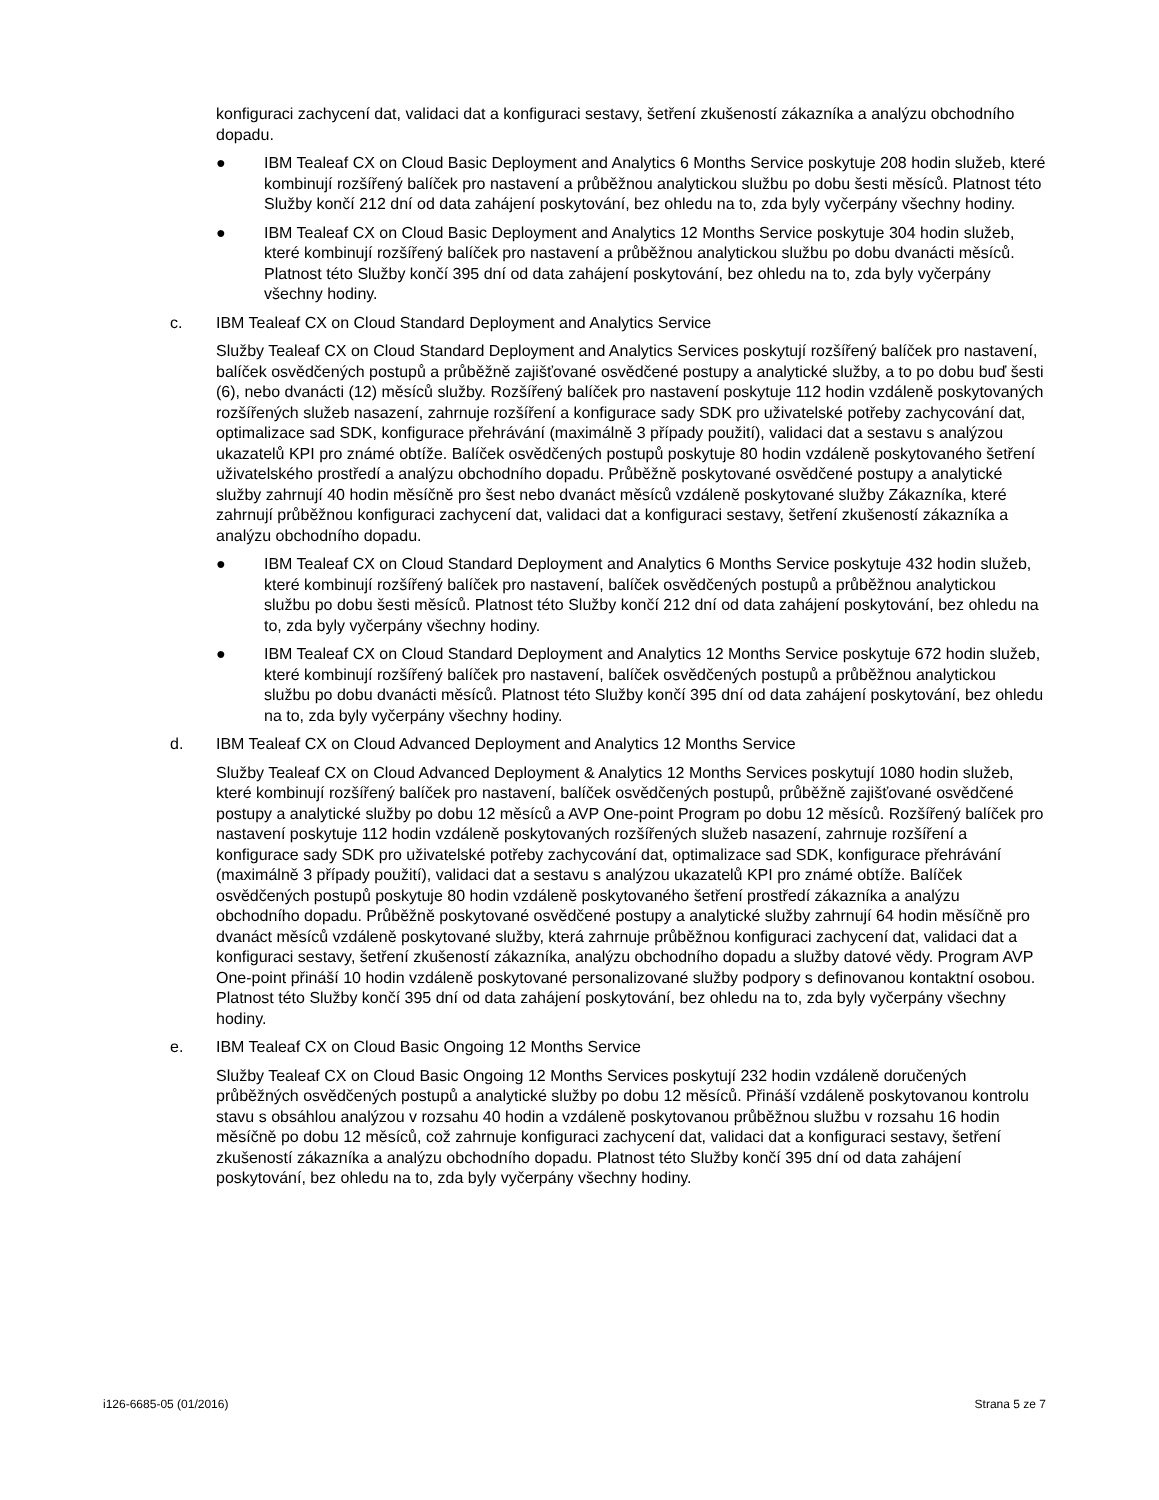konfiguraci zachycení dat, validaci dat a konfiguraci sestavy, šetření zkušeností zákazníka a analýzu obchodního dopadu.
● IBM Tealeaf CX on Cloud Basic Deployment and Analytics 6 Months Service poskytuje 208 hodin služeb, které kombinují rozšířený balíček pro nastavení a průběžnou analytickou službu po dobu šesti měsíců. Platnost této Služby končí 212 dní od data zahájení poskytování, bez ohledu na to, zda byly vyčerpány všechny hodiny.
● IBM Tealeaf CX on Cloud Basic Deployment and Analytics 12 Months Service poskytuje 304 hodin služeb, které kombinují rozšířený balíček pro nastavení a průběžnou analytickou službu po dobu dvanácti měsíců. Platnost této Služby končí 395 dní od data zahájení poskytování, bez ohledu na to, zda byly vyčerpány všechny hodiny.
c. IBM Tealeaf CX on Cloud Standard Deployment and Analytics Service
Služby Tealeaf CX on Cloud Standard Deployment and Analytics Services poskytují rozšířený balíček pro nastavení, balíček osvědčených postupů a průběžně zajišťované osvědčené postupy a analytické služby, a to po dobu buď šesti (6), nebo dvanácti (12) měsíců služby. Rozšířený balíček pro nastavení poskytuje 112 hodin vzdáleně poskytovaných rozšířených služeb nasazení, zahrnuje rozšíření a konfigurace sady SDK pro uživatelské potřeby zachycování dat, optimalizace sad SDK, konfigurace přehrávání (maximálně 3 případy použití), validaci dat a sestavu s analýzou ukazatelů KPI pro známé obtíže. Balíček osvědčených postupů poskytuje 80 hodin vzdáleně poskytovaného šetření uživatelského prostředí a analýzu obchodního dopadu. Průběžně poskytované osvědčené postupy a analytické služby zahrnují 40 hodin měsíčně pro šest nebo dvanáct měsíců vzdáleně poskytované služby Zákazníka, které zahrnují průběžnou konfiguraci zachycení dat, validaci dat a konfiguraci sestavy, šetření zkušeností zákazníka a analýzu obchodního dopadu.
● IBM Tealeaf CX on Cloud Standard Deployment and Analytics 6 Months Service poskytuje 432 hodin služeb, které kombinují rozšířený balíček pro nastavení, balíček osvědčených postupů a průběžnou analytickou službu po dobu šesti měsíců. Platnost této Služby končí 212 dní od data zahájení poskytování, bez ohledu na to, zda byly vyčerpány všechny hodiny.
● IBM Tealeaf CX on Cloud Standard Deployment and Analytics 12 Months Service poskytuje 672 hodin služeb, které kombinují rozšířený balíček pro nastavení, balíček osvědčených postupů a průběžnou analytickou službu po dobu dvanácti měsíců. Platnost této Služby končí 395 dní od data zahájení poskytování, bez ohledu na to, zda byly vyčerpány všechny hodiny.
d. IBM Tealeaf CX on Cloud Advanced Deployment and Analytics 12 Months Service
Služby Tealeaf CX on Cloud Advanced Deployment & Analytics 12 Months Services poskytují 1080 hodin služeb, které kombinují rozšířený balíček pro nastavení, balíček osvědčených postupů, průběžně zajišťované osvědčené postupy a analytické služby po dobu 12 měsíců a AVP One-point Program po dobu 12 měsíců. Rozšířený balíček pro nastavení poskytuje 112 hodin vzdáleně poskytovaných rozšířených služeb nasazení, zahrnuje rozšíření a konfigurace sady SDK pro uživatelské potřeby zachycování dat, optimalizace sad SDK, konfigurace přehrávání (maximálně 3 případy použití), validaci dat a sestavu s analýzou ukazatelů KPI pro známé obtíže. Balíček osvědčených postupů poskytuje 80 hodin vzdáleně poskytovaného šetření prostředí zákazníka a analýzu obchodního dopadu. Průběžně poskytované osvědčené postupy a analytické služby zahrnují 64 hodin měsíčně pro dvanáct měsíců vzdáleně poskytované služby, která zahrnuje průběžnou konfiguraci zachycení dat, validaci dat a konfiguraci sestavy, šetření zkušeností zákazníka, analýzu obchodního dopadu a služby datové vědy. Program AVP One-point přináší 10 hodin vzdáleně poskytované personalizované služby podpory s definovanou kontaktní osobou. Platnost této Služby končí 395 dní od data zahájení poskytování, bez ohledu na to, zda byly vyčerpány všechny hodiny.
e. IBM Tealeaf CX on Cloud Basic Ongoing 12 Months Service
Služby Tealeaf CX on Cloud Basic Ongoing 12 Months Services poskytují 232 hodin vzdáleně doručených průběžných osvědčených postupů a analytické služby po dobu 12 měsíců. Přináší vzdáleně poskytovanou kontrolu stavu s obsáhlou analýzou v rozsahu 40 hodin a vzdáleně poskytovanou průběžnou službu v rozsahu 16 hodin měsíčně po dobu 12 měsíců, což zahrnuje konfiguraci zachycení dat, validaci dat a konfiguraci sestavy, šetření zkušeností zákazníka a analýzu obchodního dopadu. Platnost této Služby končí 395 dní od data zahájení poskytování, bez ohledu na to, zda byly vyčerpány všechny hodiny.
i126-6685-05 (01/2016) Strana 5 ze 7